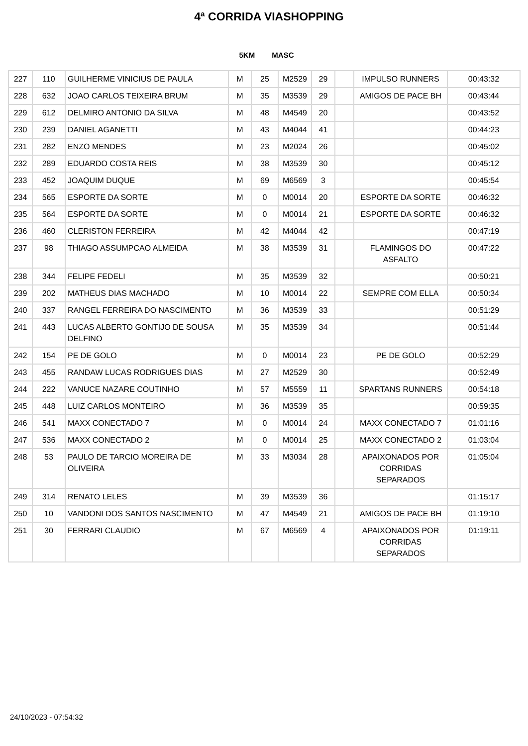4ª CORRIDA VIASHOPPING
5KM MASC
| 227 | 110 | GUILHERME VINICIUS DE PAULA | M | 25 | M2529 | 29 | | IMPULSO RUNNERS | 00:43:32 |
| 228 | 632 | JOAO CARLOS TEIXEIRA BRUM | M | 35 | M3539 | 29 | | AMIGOS DE PACE BH | 00:43:44 |
| 229 | 612 | DELMIRO ANTONIO DA SILVA | M | 48 | M4549 | 20 | | | 00:43:52 |
| 230 | 239 | DANIEL AGANETTI | M | 43 | M4044 | 41 | | | 00:44:23 |
| 231 | 282 | ENZO MENDES | M | 23 | M2024 | 26 | | | 00:45:02 |
| 232 | 289 | EDUARDO COSTA REIS | M | 38 | M3539 | 30 | | | 00:45:12 |
| 233 | 452 | JOAQUIM DUQUE | M | 69 | M6569 | 3 | | | 00:45:54 |
| 234 | 565 | ESPORTE DA SORTE | M | 0 | M0014 | 20 | | ESPORTE DA SORTE | 00:46:32 |
| 235 | 564 | ESPORTE DA SORTE | M | 0 | M0014 | 21 | | ESPORTE DA SORTE | 00:46:32 |
| 236 | 460 | CLERISTON FERREIRA | M | 42 | M4044 | 42 | | | 00:47:19 |
| 237 | 98 | THIAGO ASSUMPCAO ALMEIDA | M | 38 | M3539 | 31 | | FLAMINGOS DO ASFALTO | 00:47:22 |
| 238 | 344 | FELIPE FEDELI | M | 35 | M3539 | 32 | | | 00:50:21 |
| 239 | 202 | MATHEUS DIAS MACHADO | M | 10 | M0014 | 22 | | SEMPRE COM ELLA | 00:50:34 |
| 240 | 337 | RANGEL FERREIRA DO NASCIMENTO | M | 36 | M3539 | 33 | | | 00:51:29 |
| 241 | 443 | LUCAS ALBERTO GONTIJO DE SOUSA DELFINO | M | 35 | M3539 | 34 | | | 00:51:44 |
| 242 | 154 | PE DE GOLO | M | 0 | M0014 | 23 | | PE DE GOLO | 00:52:29 |
| 243 | 455 | RANDAW LUCAS RODRIGUES DIAS | M | 27 | M2529 | 30 | | | 00:52:49 |
| 244 | 222 | VANUCE NAZARE COUTINHO | M | 57 | M5559 | 11 | | SPARTANS RUNNERS | 00:54:18 |
| 245 | 448 | LUIZ CARLOS MONTEIRO | M | 36 | M3539 | 35 | | | 00:59:35 |
| 246 | 541 | MAXX CONECTADO 7 | M | 0 | M0014 | 24 | | MAXX CONECTADO 7 | 01:01:16 |
| 247 | 536 | MAXX CONECTADO 2 | M | 0 | M0014 | 25 | | MAXX CONECTADO 2 | 01:03:04 |
| 248 | 53 | PAULO DE TARCIO MOREIRA DE OLIVEIRA | M | 33 | M3034 | 28 | | APAIXONADOS POR CORRIDAS SEPARADOS | 01:05:04 |
| 249 | 314 | RENATO LELES | M | 39 | M3539 | 36 | | | 01:15:17 |
| 250 | 10 | VANDONI DOS SANTOS NASCIMENTO | M | 47 | M4549 | 21 | | AMIGOS DE PACE BH | 01:19:10 |
| 251 | 30 | FERRARI CLAUDIO | M | 67 | M6569 | 4 | | APAIXONADOS POR CORRIDAS SEPARADOS | 01:19:11 |
24/10/2023 - 07:54:32